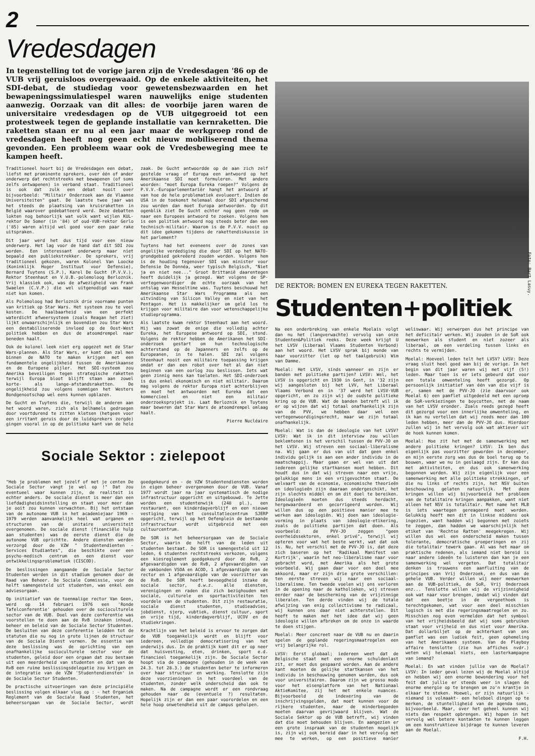2
Vredesdagen
In tegenstelling tot de vorige jaren zijn de Vredesdagen '86 op de VUB vrij geruisloos overgewaaid. Op de enkele aktiviteiten, het SDI-debat, de studiedag voor gewetensbezwaarden en het bewapeningssimulatiespel waren nauwelijks enige studenten aanwezig. Oorzaak van dit alles: de voorbije jaren waren de universitaire vredesdagen op de VUB uitgegroeid tot een protestweek tegen de geplande installatie van kernraketten. Die raketten staan er nu al een jaar maar de werkgroep rond de vredesdagen heeft nog geen echt nieuw mobiliserend thema gevonden. Een probleem waar ook de Vredesbeweging mee te kampen heeft.
Traditioneel hoort bij de Vredesdagen een debat, liefst met prominente sprekers, over één of ander onderwerp dat rechtstreeks met bewapenen (of soms zelfs ontwapenen) in verband staat. Traditioneel is ook dat zulk een debat nooit over bijvoorbeeld: "Militair Onderzoek aan de Vlaamse Universiteiten" gaat. De laatste twee jaar was het steeds de plaatsing van kruisraketten in België waarover gedebatteerd werd. Deze debatten lokten nog behoorlijk wat volk want wijlen KUL-rektor De Somer (in '84) of oud-VUB-rektor Gerlo ('85) waren altijd wel goed voor een paar rake uitspraken.
Dit jaar werd het dus tijd voor een nieuw onderwerp. Het lag voor de hand dat dit SDI zou worden. Een interessant onderwerp maar niet bepaald een publiekstrekker. De sprekers, vrij traditioneel gekozen, waren Kolonel Van Loocke (Koninklijk Hoger Instituut voor Defensie), Bernard Tuytens (S.P.), Karel De Gucht (P.V.V.), Rektor Steenhaut en V.U.B.-polemoloog Berloznik. Vrij klassiek ook, was de afwezigheid van Frank Swaelen (C.V.P.) die wel uitgenodigd was maar niet kon komen.
Als Polemoloog had Berloznik drie voorname punten van kritiek op Star Wars. Het systeem zou te veel kosten. De haalbaarheid van een perfekt waterdicht afweersysteem (zoals Reagan het ziet) lijkt onwaarschijnlijk en bovendien zou Star Wars een destabiliserende invloed op de Oost-West politiek hebben en dus de atoomdrempel naar beneden haalt.
Ook de kolonel leek niet erg opgezet met de Star Wars-plannen. Als Star Wars, er komt dan zal men binnen de NATO te maken krijgen met een fundamentele ongelijkheid tussen de Amerikaanse en de Europese pijler. Het SDI-systeem zou Amerika beveiligen tegen strategische raketten terwijl Europa bloot blijft staan aan zowel korte- als lange-afstandsraketten. De ongelijkheid zou volgens sommigen het Westers Bondgenootschap wel eens kunnen opblazen.
De Gucht en Tuytens die, terwijl de anderen aan het woord waren, zich als belhamels gedroegen door voortdurend te zitten kletsen (hetgeen voor een irritant geruis door de luidsprekers zorgde) gingen vooral in op de politieke kant van de hele zaak. De Gucht antwoordde op de aan zich zelf gestelde vraag of Europa een antwoord op het Amerikaanse SDI moet formuleren. Met andere woorden: "moet Europa Eureka roepen?" Volgens de P.V.V.-Europarlementariër hangt het antwoord af van hoe de hele problematiek evolueert. Indien de USA in de toekomst helemaal door SDI afgeschermd zou worden dan moet Europa antwoorden. Op dit ogenblik ziet De Gucht echter nog geen rede om naar een Europees antwoord te zoeken. Volgens hem is een politiek antwoord nog steeds beter dan een technisch-militair. Waarom is de P.V.V. nooit op dit idee gekomen tijdens de rakettendiskussie in het parlement?
Tuytens had het eveneens over de zones van ongelijke verdediging die door SDI op het NATO-grondgebied gekreëerd zouden worden. Volgens hem is de houding tegenover SDI van minister voor Defensie De Donnéa, weer typisch Belgisch, "Niet ja en niet nee..." Groot Brittanië daarentegen heeft duidelijk ja gezegd. Wat volgens de SP-vertegenwoordiger de echte oorzaak van het ontslag van Hesseltime was. Tuytens beschouwd het Amerikaanse Star Wars Programma als een uitvinding van Silicon Valley en niet van het Pentagon. Het is makkelijker om geld los te krijgen voor militaire dan voor wetenschappelijke studieprogramma.
Als laatste kwam rektor Steenhaut aan het woord. Hij was zowat de enige die volledig achter Eureka, het Europese antwoord op SDI, stond. Volgens de rektor hebben de Amerikanen het SDI-onderzoek gestart om hun technologische achterstand op de Japanners en zelfs op de Europeanen, in te halen. SDI zal volgens Steenhaut nooit een militaire toepassing krijgen omdat er dan een robot over het al dan niet beginnen van een oorlog zou beslissen. Iets wat geen zinnig mens kan toelaten. Het SDI-onderzoek is dus enkel ekonomisch en niet militair. Daarom mag volgens de rektor Europa niet achterblijven en moet het antwoorden met Eureka dat een kommercieel en niet een militair onderzoeksprojekt is. Laat Berloznik en Tuytens maar beweren dat Star Wars de atoomdrempel omlaag haalt.
Pierre Nucléaire
Sociale Sektor : zielepoot
"Heb je problemen met jezelf of met je centen De Sociale Sector vangt je wel op !" Dat zou eventueel waar kunnen zijn, de realiteit is echter anders. De sociale dienst is meer dan een liefdadigheidsinstelling en staat voor meer dan je ooit zou kunnen verwachten. Bij het ontstaan van de autonome VUB in het academiejaar 1969 - 1979 werden aanvankelijk heel wat organen en structuren van de unitaire universiteit overgenomen. De sociale dienst (financiële hulp aan studenten) was de eerste dienst die de autonome VUB oprichtte. Andere diensten werden verzorgd door de VZW " Studentendienten - Services Etudiantes", die beschikte over een psycho-medisch centrum en een dienst voor ontwikkelingsproblematiek (CISCOD).
De beslissingen aangaande de Sociale Sector Studenten werden in dit stadium genomen door de Raad van Beheer. De Sociale Commissie, voor de helft samengesteld uit studenten, was enkel een adviesorgaan.
Op initiatief van de toenmalige rector Van Geen, werd op 14 februari 1976 een 'Ronde Tafelconferentie' gehouden over de socioculturele sector van de VUB. Doel van deze conferentie was voorstellen te doen aan de RvB inzaken inhoud, beheer en beleid van de Sociale Sector Studenten. De besluiten van deze conferentie leidden tot de statuten die nu nog in grote lijnen de structuur van de Sociale Dienst vormen. De essentie van deze beslissing was de oprichting van een onafhankelijke socioculturele sector voor de studenten, geleid door een orgaan dat zou bestaan uit een meerderheid van studenten en dat van de RvB een ruime beslissingsdelegatie zou krijgen en de integratie van de VZW 'Studentendiensten' in de Sociale Sector Studenten.
De practische uitvoeringen van deze principiële beslissing volgen elkaar vlug op : - het Organiek Reglement van de Sociale Raad Studenten, het beheersorgaan van de Sociale Sector, wordt goedgekeurd en - de VZW Studentendiensten worden in eigen beheer overgenomen door de VUB. Vanaf 1977 wordt jaar na jaar systematisch de nodige infrastructuur opgericht en uitgebouwd. Te Jette worden een studentenwijk (248 pl.), een restaurant, een kinderdagverblijf en een nieuwe vestiging van het consultatiecentrum SJERP opgericht, terwijl op het Oefenplein de bestaande infrastructuur wordt uitgebreid met een cultuurcentrum.
De SOR is het beheersorgaan van de Sociale Sector, waarin de helft van de leden uit studenten bestaat. De SOR is samengesteld uit 12 leden, 6 studenten rechtstreeks verkozen, volgens een kiesreglement goedgekeurd door de RvB, 2 afgevaardigden van de RvB, 2 afgevaardigden van de vakbonden VSOA en ACOD, 1 afgevaardigde van de rector en 1 afgevaardigde van de voorzitter van de RvB. De SOR heeft bevoegdheid inzake de sociale sector, d.w.z. alle diensten, verenigingen en raden die zich bezighouden met sociale, culturele en sportactiviteiten ten voordele van de studenten. Dit zijn restauratie, sociale dienst studenten, studieadvies, jobdienst, sjerp, vubtiek, dienst cultuur, sport en vrije tijd, kinderdagverblijf, UCOV en de studiekringen.
Krachtlijn van het beleid is ervoor te zorgen dat de VUB toegankelijk wordt en blijft voor iedereen, volledige democratisering van het onderwijs dus. In de praktijk komt dit er op neer dat huisvesting, eten, drinken, sport e.d. financieel toegankelijk zijn. De Sociale Sector hoopt via de campagne (gehouden in de week van 24.3. tot 28.3.) de studenten beter te informeren over haar structuur en werking. Tenslotte zijn deze voorzieningen in het voordeel van de studenten, zonder welk onderscheid dan ook te maken. Na de campagne wordt er een rondvraag gehouden naar de (eventuele ?) resultaten. Hopelijk zijn er dan een paar voorordelen en een hele hoop onwetendheid uit de campus geholpen.
DE REKTOR: BOMEN EN EUREKA TEGEN RAKETTEN.
Studenten+politiek
Na een onderbreking van enkele Moelais volgt dan nu het (langverwachte) vervolg van onze Studenten&Politiek reeks. Deze week krijgt U het LVSV (Liberaal Vlaams Studenten Verbond) aan het woord. Het LVSV sprak bij monde van haar voorzitter (let op het taalgebruik) Wim van Damme.
Moelal: Het LVSV, sinds wanneer en zijn er banden met politieke partijen? LVSV: Wel, het LVSV is opgericht en 1930 in Gent, in '32 zijn wij aangesloten bij het LVV, het Liberaal Vlaams Verbond en in '37 werd het LVSV-VUB opgericht, en zo zijn wij de oudste politieke kring op de VUB. Wat de banden betreft wil ik er op wijzen dat wij totaal onafhankelijk zijn van de PVV, we hebben daar wel een vertegenwoordigingsrecht, maar we zijn totaal onafhankelijk.
Moelal: Wat is dan de ideologie van het LVSV? LVSV: Wat ik in dit interview zou willen beklemtonen is het verschil tussen de PVV-JO en het LVSV. Wij streven een sociaal-liberalisme na. Wij gaan er dus van uit dat geen enkel individu gelijk is aan een ander individu in de maatschappij. Maar gaan er wel van uit dat iedereen gelijke startkansen moet hebben. Dit houdt dus in dat wij streven naar een vrije, gelukkige mens in een vrijgevochten staat. De welvaart van de economie, economische theorieën en ideologieën zijn daaraan ondergeschikt, het zijn slechts middel en om dit doel te bereiken. Ideologieën moeten dus steeds herdacht, hergewaardeerd en gecorrigeerd worden. Wij willen dus op een positieve manier mee te werken aan ideologiën. Wij doen aan ideologie-vorming in plaats van ideologie-etikering, zoals de politieke partijen dat doen. Als voorbeeld: de PVV-JO zeggen "geen overheidssektoren, enkel privé", terwijl wij opteren voor wat het beste werkt, wat dat ook is. Nu, het verschil met de PVV-JO is, dat deze zich baseren op het 'Radikaal Manifest van Kortrijk', waarin het neo-liberalisme naar voor gebracht word, met Amerika als het grote voorbeeld. Wij gaan daar voor een deel mee akkoord, maar er zijn drie grote verschillen: ten eerste streven wij naar een sociaal-liberalisme. Ten tweede voelen wij ons verloren in de opening naar de katholieken, wij streven eerder naar de bescherming van de vrijzinnige liberalen. Ten derde vinden wij de totale afwijzing van enig collectivisme te radicaal, wij kunnen ons daar niet achterstellen. Dit heeft te maken met het idee dat wij geen ideologie willen afbreken om de onze in waarde te doen stijgen.
Moelal: Meer concreet naar de VUB nu en daarin spelen de geplande regeringsmaatregelen een vrij belangrijke rol.
LVSV: Eerst globaal; iedereen weet dat de Belgische staat met een enorme schuldenlast zit, er moet dus gespaard worden. Aan de andere kant moeten de gelijke startkansen van het individu in beschouwing genomen worden, dus ook voor universitairen. Daarom zijn we grosso modo voor het eisenplatform van het Nationaal AktieKomitee, zij het met enkele nuances. Bijvoorbeeld de indexering van de inschrijvingsgelden, dat moet kunnen voor de rijkere studenten, maar de minderbegoeden moeten daarvan gevrijwaard blijven. Wat de Sociale Sektor op de VUB betreft, wij vinden dat die moet behouden blijven. En aangezien er een grote inspraak van de studenten mogelijk is, zijn wij ook bereid daar in het vervolg met mee te werken, op een positieve manier weliswaar. Wij verwerpen dus het principe van het deficitair werken. Wij zouden in de SoR ook meewerken als student en niet zozeer als liberaal, om een verdeling tussen links en rechts te vermijden.
Moelal: Hoeveel leden telt het LVSV? LVSV: Deze vraag sluit heel goed aan bij de vorige. In het begin van dit jaar waren wij met vijf (5!) leden. Maar toen is er iets gebeurd dat voor een totale omwenteling heeft gezorgd. Op persoonlijk initiatief van één van die vijf is er, samen met de PVV-JO (zie daarvoor ook Moelal 6) een pamflet uitgedeeld met een oproep de SoR-verkiezingen te boycotten, met de naam van het LVSV eronder. Zoals reeds gezegd heeft dit gezorgd voor een innerlijke omwenteling, en ik kan nu vertellen dat wij reeds meer dan 100 leden hebben, meer dan de PVV-JO dus. Hierdoor zullen wij in het vervolg ook wat aktiever uit de hoek kunnen komen.
Moelal: Hoe zit het met de samenwerking met andere politieke kringen? LVSV: Ik ben dus eigenlijk pas voorzitter geworden in december, en mijn eerste zorg was dus de boel terug op te bouwen, waar we nu in geslaagd zijn. Er kan dus met aktiviteiten, en dus ook samenwerking begonnen worden. Wij zijn eigenlijk voor een samenwerking met alle politieke strekkingen, of die nu links of rechts zijn, het NSV buiten beschouwing gelaten natuurlijk. Met deze kringen willen wij bijvoorbeeld het probleem van de totalitaire kringen aanpakken, want niet alleen het NSV is totalitair. Met name het MLB is iets waartegen gereageerd moet worden. Gelukkig heeft men dit in linkse middens ook ingezien, want hadden wij begonnen met zoiets te zeggen, dan hadden we waarschijnlijk het etiket van 'Rechtse Ratten' meegekregen. Wij willen dus wel een onderscheid maken tussen tolerante, democratische groeperingen en zij die totalitair tewerk gaan. Al was het maar om praktische redenen, als iemand niet bereid is naar andere ideeën te luisteren dan kan je een samenwerking wel vergeten. Dat totalitair denken is trouwens een aanfluiting van de principes van Vrij Onderzoek, en dus van de gehele VUB. Verder willen wij meer meewerken aan de VUB-politiek, de SoR, Vrij Onderzoek enz... Tenslotte willen wij de vrijzinnigheid ook wat naar voor brengen, omdat wij vinden dat dat een beetje in de vergeethoek is terechtgekomen, wat voor een deel misschien logisch is met die regeringsmaatregelen en zo. Misschien nog even vermelden dat het symbool van het vrijheidsbeeld dat wij soms gebruiken staat voor vrijheid en dus niet voor Amerika. Dat dollarbiljet op de achterkant van ons pamflet was een ludiek feit, geen ophemeling van het Amerikaans systeem. Van de Playboy affaire tenslotte (zie hun affiches nvdr.) weten wij helemaal niets, een lasterkampagne van iemand?
Moelal: En wat vinden jullie van de Moelal? LVSV: In ieder geval lezen wij de Moelal altijd en hebben wij een enorme bewondering voor het feit dat jullie er steeds weer in slagen de enorme energie op te brengen om zo'n krantje in elkaar te steken. Hoewel, er zijn natuurlijk -niemand is volmaakt- een heleboel dingen op te merken, de stuntelligheid van de agenda soms, bijvoorbeeld. Maar, over het geheel kunnen wij niets dan respekt opbrengen. Wij hopen in het vervolg wel betere kontakten te kunnen leggen om een konstruktieve bijdrage te kunnen leveren aan de Moelal.
F.H.
Foto: Bart Lasuy.